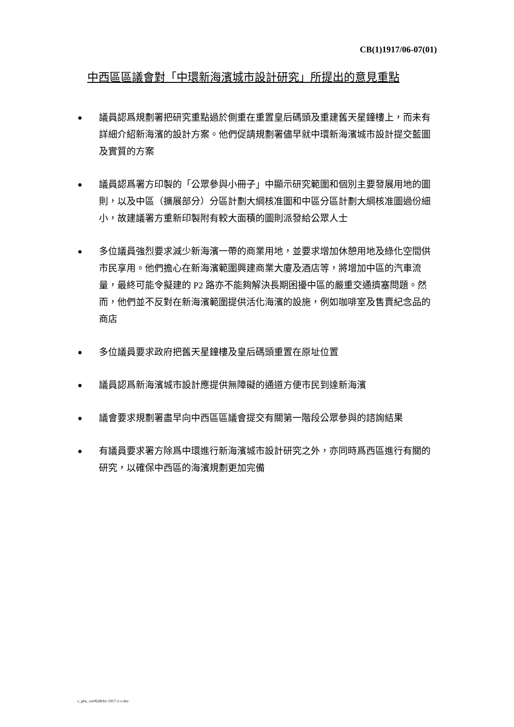CB(1)1917/06-07(01)
中西區區議會對「中環新海濱城市設計研究」所提出的意見重點
● 議員認爲規劃署把研究重點過於側重在重置皇后碼頭及重建舊天星鐘樓上，而未有詳細介紹新海濱的設計方案。他們促請規劃署儘早就中環新海濱城市設計提交藍圖及實質的方案
● 議員認爲署方印製的「公眾參與小冊子」中顯示研究範圍和個別主要發展用地的圖則，以及中區（擴展部分）分區計劃大綱核准圖和中區分區計劃大綱核准圖過份細小，故建議署方重新印製附有較大面積的圖則派發給公眾人士
● 多位議員強烈要求減少新海濱一帶的商業用地，並要求增加休憩用地及綠化空間供市民享用。他們擔心在新海濱範圍興建商業大廈及酒店等，將增加中區的汽車流量，最終可能令擬建的 P2 路亦不能夠解決長期困擾中區的嚴重交通擠塞問題。然而，他們並不反對在新海濱範圍提供活化海濱的設施，例如咖啡室及售賣紀念品的商店
● 多位議員要求政府把舊天星鐘樓及皇后碼頭重置在原址位置
● 議員認爲新海濱城市設計應提供無障礙的通道方便市民到達新海濱
● 議會要求規劃署盡早向中西區區議會提交有關第一階段公眾參與的諮詢結果
● 有議員要求署方除爲中環進行新海濱城市設計研究之外，亦同時爲西區進行有關的研究，以確保中西區的海濱規劃更加完備
c_plw_cw0628cb1-1917-1-c.doc